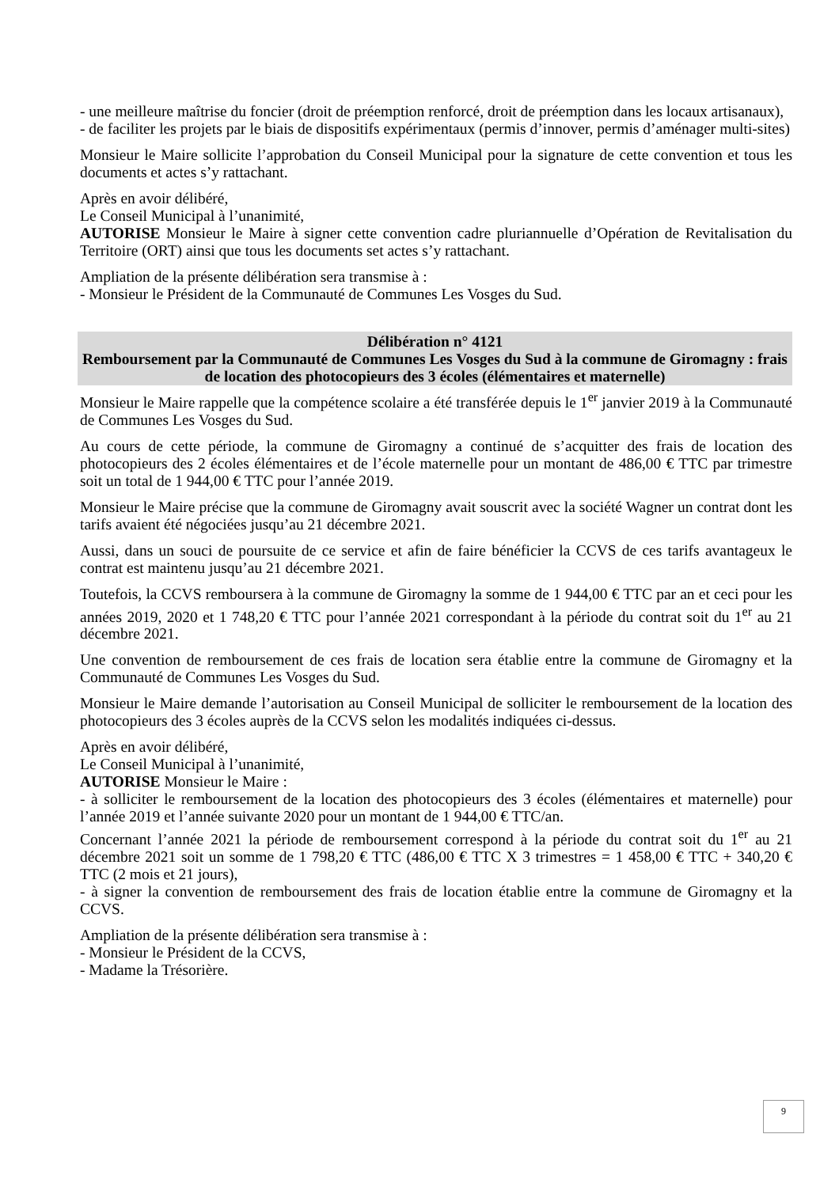- une meilleure maîtrise du foncier (droit de préemption renforcé, droit de préemption dans les locaux artisanaux),
- de faciliter les projets par le biais de dispositifs expérimentaux (permis d’innover, permis d’aménager multi-sites)
Monsieur le Maire sollicite l’approbation du Conseil Municipal pour la signature de cette convention et tous les documents et actes s’y rattachant.
Après en avoir délibéré,
Le Conseil Municipal à l’unanimité,
AUTORISE Monsieur le Maire à signer cette convention cadre pluriannuelle d’Opération de Revitalisation du Territoire (ORT) ainsi que tous les documents set actes s’y rattachant.
Ampliation de la présente délibération sera transmise à :
- Monsieur le Président de la Communauté de Communes Les Vosges du Sud.
Délibération n° 4121
Remboursement par la Communauté de Communes Les Vosges du Sud à la commune de Giromagny : frais de location des photocopieurs des 3 écoles (élémentaires et maternelle)
Monsieur le Maire rappelle que la compétence scolaire a été transférée depuis le 1<sup>er</sup> janvier 2019 à la Communauté de Communes Les Vosges du Sud.
Au cours de cette période, la commune de Giromagny a continué de s’acquitter des frais de location des photocopieurs des 2 écoles élémentaires et de l’école maternelle pour un montant de 486,00 € TTC par trimestre soit un total de 1 944,00 € TTC pour l’année 2019.
Monsieur le Maire précise que la commune de Giromagny avait souscrit avec la société Wagner un contrat dont les tarifs avaient été négociées jusqu’au 21 décembre 2021.
Aussi, dans un souci de poursuite de ce service et afin de faire bénéficier la CCVS de ces tarifs avantageux le contrat est maintenu jusqu’au 21 décembre 2021.
Toutefois, la CCVS remboursera à la commune de Giromagny la somme de 1 944,00 € TTC par an et ceci pour les années 2019, 2020 et 1 748,20 € TTC pour l’année 2021 correspondant à la période du contrat soit du 1<sup>er</sup> au 21 décembre 2021.
Une convention de remboursement de ces frais de location sera établie entre la commune de Giromagny et la Communauté de Communes Les Vosges du Sud.
Monsieur le Maire demande l’autorisation au Conseil Municipal de solliciter le remboursement de la location des photocopieurs des 3 écoles auprès de la CCVS selon les modalités indiquées ci-dessus.
Après en avoir délibéré,
Le Conseil Municipal à l’unanimité,
AUTORISE Monsieur le Maire :
- à solliciter le remboursement de la location des photocopieurs des 3 écoles (élémentaires et maternelle) pour l’année 2019 et l’année suivante 2020 pour un montant de 1 944,00 € TTC/an.
Concernant l’année 2021 la période de remboursement correspond à la période du contrat soit du 1<sup>er</sup> au 21 décembre 2021 soit un somme de 1 798,20 € TTC (486,00 € TTC X 3 trimestres = 1 458,00 € TTC + 340,20 € TTC (2 mois et 21 jours),
- à signer la convention de remboursement des frais de location établie entre la commune de Giromagny et la CCVS.
Ampliation de la présente délibération sera transmise à :
- Monsieur le Président de la CCVS,
- Madame la Trésorière.
9